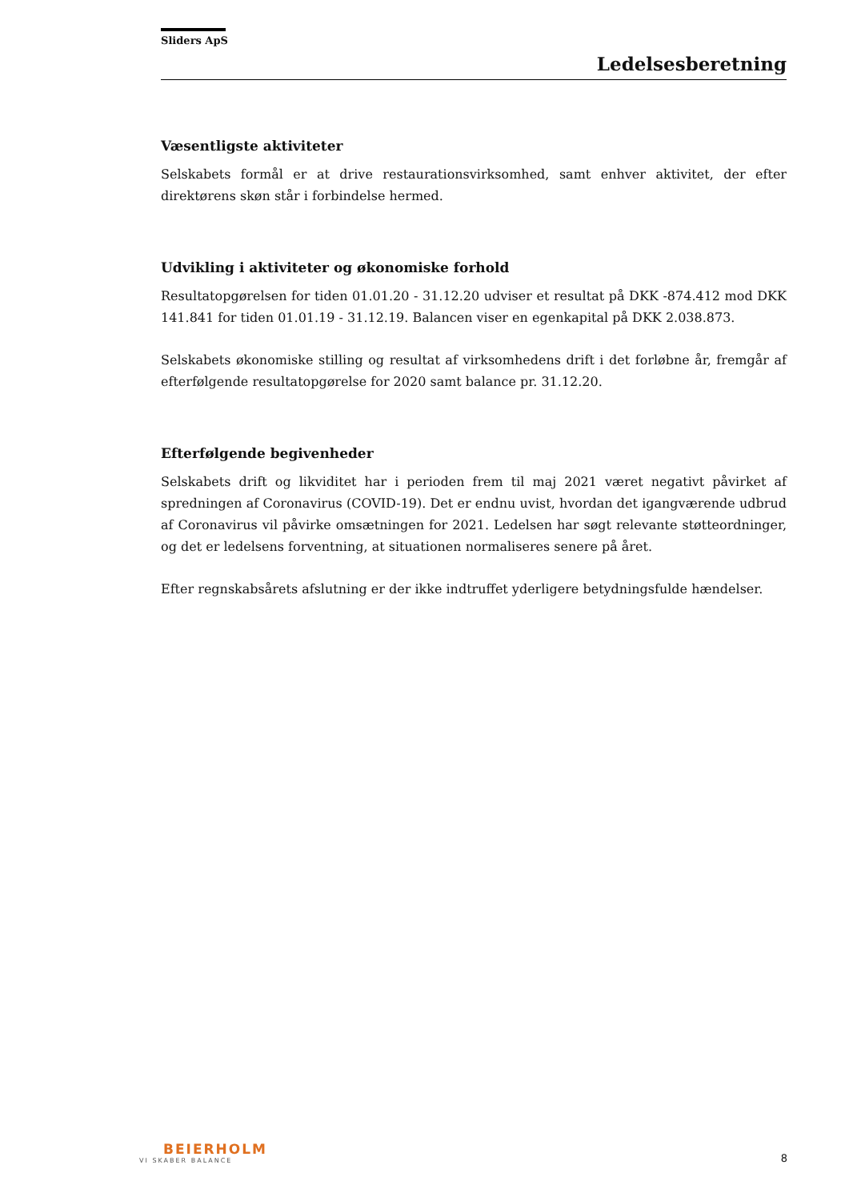Sliders ApS
Ledelsesberetning
Væsentligste aktiviteter
Selskabets formål er at drive restaurationsvirksomhed, samt enhver aktivitet, der efter direktørens skøn står i forbindelse hermed.
Udvikling i aktiviteter og økonomiske forhold
Resultatopgørelsen for tiden 01.01.20 - 31.12.20 udviser et resultat på DKK -874.412 mod DKK 141.841 for tiden 01.01.19 - 31.12.19. Balancen viser en egenkapital på DKK 2.038.873.
Selskabets økonomiske stilling og resultat af virksomhedens drift i det forløbne år, fremgår af efterfølgende resultatopgørelse for 2020 samt balance pr. 31.12.20.
Efterfølgende begivenheder
Selskabets drift og likviditet har i perioden frem til maj 2021 været negativt påvirket af spredningen af Coronavirus (COVID-19). Det er endnu uvist, hvordan det igangværende udbrud af Coronavirus vil påvirke omsætningen for 2021. Ledelsen har søgt relevante støtteordninger, og det er ledelsens forventning, at situationen normaliseres senere på året.
Efter regnskabsårets afslutning er der ikke indtruffet yderligere betydningsfulde hændelser.
BEIERHOLM
VI SKABER BALANCE
8